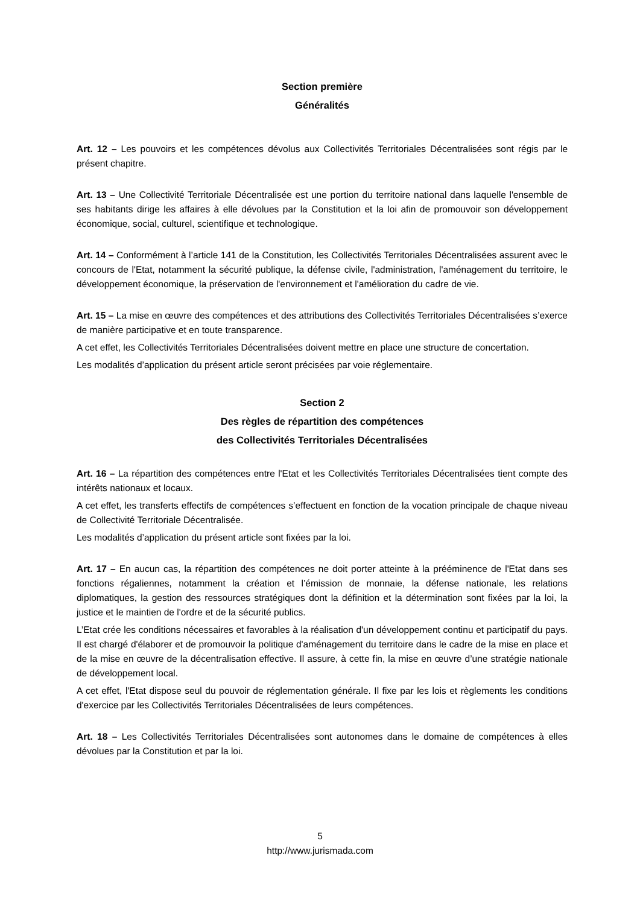Section première
Généralités
Art. 12 – Les pouvoirs et les compétences dévolus aux Collectivités Territoriales Décentralisées sont régis par le présent chapitre.
Art. 13 – Une Collectivité Territoriale Décentralisée est une portion du territoire national dans laquelle l'ensemble de ses habitants dirige les affaires à elle dévolues par la Constitution et la loi afin de promouvoir son développement économique, social, culturel, scientifique et technologique.
Art. 14 – Conformément à l’article 141 de la Constitution, les Collectivités Territoriales Décentralisées assurent avec le concours de l'Etat, notamment la sécurité publique, la défense civile, l'administration, l'aménagement du territoire, le développement économique, la préservation de l'environnement et l'amélioration du cadre de vie.
Art. 15 – La mise en œuvre des compétences et des attributions des Collectivités Territoriales Décentralisées s’exerce de manière participative et en toute transparence.
A cet effet, les Collectivités Territoriales Décentralisées doivent mettre en place une structure de concertation.
Les modalités d’application du présent article seront précisées par voie réglementaire.
Section 2
Des règles de répartition des compétences
des Collectivités Territoriales Décentralisées
Art. 16 – La répartition des compétences entre l'Etat et les Collectivités Territoriales Décentralisées tient compte des intérêts nationaux et locaux.
A cet effet, les transferts effectifs de compétences s’effectuent en fonction de la vocation principale de chaque niveau de Collectivité Territoriale Décentralisée.
Les modalités d’application du présent article sont fixées par la loi.
Art. 17 – En aucun cas, la répartition des compétences ne doit porter atteinte à la prééminence de l'Etat dans ses fonctions régaliennes, notamment la création et l’émission de monnaie, la défense nationale, les relations diplomatiques, la gestion des ressources stratégiques dont la définition et la détermination sont fixées par la loi, la justice et le maintien de l'ordre et de la sécurité publics.
L’Etat crée les conditions nécessaires et favorables à la réalisation d'un développement continu et participatif du pays. Il est chargé d'élaborer et de promouvoir la politique d'aménagement du territoire dans le cadre de la mise en place et de la mise en œuvre de la décentralisation effective. Il assure, à cette fin, la mise en œuvre d’une stratégie nationale de développement local.
A cet effet, l'Etat dispose seul du pouvoir de réglementation générale. Il fixe par les lois et règlements les conditions d'exercice par les Collectivités Territoriales Décentralisées de leurs compétences.
Art. 18 – Les Collectivités Territoriales Décentralisées sont autonomes dans le domaine de compétences à elles dévolues par la Constitution et par la loi.
5
http://www.jurismada.com